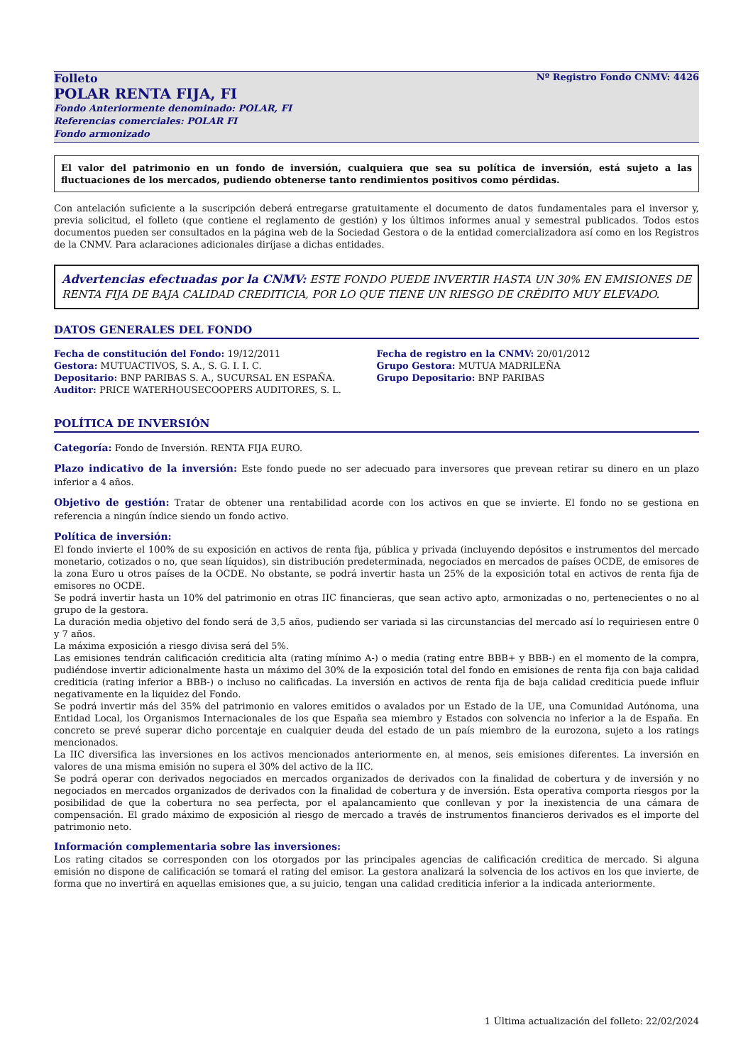Nº Registro Fondo CNMV: 4426
Folleto
POLAR RENTA FIJA, FI
Fondo Anteriormente denominado: POLAR, FI
Referencias comerciales: POLAR FI
Fondo armonizado
El valor del patrimonio en un fondo de inversión, cualquiera que sea su política de inversión, está sujeto a las fluctuaciones de los mercados, pudiendo obtenerse tanto rendimientos positivos como pérdidas.
Con antelación suficiente a la suscripción deberá entregarse gratuitamente el documento de datos fundamentales para el inversor y, previa solicitud, el folleto (que contiene el reglamento de gestión) y los últimos informes anual y semestral publicados. Todos estos documentos pueden ser consultados en la página web de la Sociedad Gestora o de la entidad comercializadora así como en los Registros de la CNMV. Para aclaraciones adicionales diríjase a dichas entidades.
Advertencias efectuadas por la CNMV: ESTE FONDO PUEDE INVERTIR HASTA UN 30% EN EMISIONES DE RENTA FIJA DE BAJA CALIDAD CREDITICIA, POR LO QUE TIENE UN RIESGO DE CRÉDITO MUY ELEVADO.
DATOS GENERALES DEL FONDO
Fecha de constitución del Fondo: 19/12/2011
Gestora: MUTUACTIVOS, S. A., S. G. I. I. C.
Depositario: BNP PARIBAS S. A., SUCURSAL EN ESPAÑA.
Auditor: PRICE WATERHOUSECOOPERS AUDITORES, S. L.
Fecha de registro en la CNMV: 20/01/2012
Grupo Gestora: MUTUA MADRILEÑA
Grupo Depositario: BNP PARIBAS
POLÍTICA DE INVERSIÓN
Categoría: Fondo de Inversión. RENTA FIJA EURO.
Plazo indicativo de la inversión: Este fondo puede no ser adecuado para inversores que prevean retirar su dinero en un plazo inferior a 4 años.
Objetivo de gestión: Tratar de obtener una rentabilidad acorde con los activos en que se invierte. El fondo no se gestiona en referencia a ningún índice siendo un fondo activo.
Política de inversión:
El fondo invierte el 100% de su exposición en activos de renta fija, pública y privada (incluyendo depósitos e instrumentos del mercado monetario, cotizados o no, que sean líquidos), sin distribución predeterminada, negociados en mercados de países OCDE, de emisores de la zona Euro u otros países de la OCDE. No obstante, se podrá invertir hasta un 25% de la exposición total en activos de renta fija de emisores no OCDE.
Se podrá invertir hasta un 10% del patrimonio en otras IIC financieras, que sean activo apto, armonizadas o no, pertenecientes o no al grupo de la gestora.
La duración media objetivo del fondo será de 3,5 años, pudiendo ser variada si las circunstancias del mercado así lo requiriesen entre 0 y 7 años.
La máxima exposición a riesgo divisa será del 5%.
Las emisiones tendrán calificación crediticia alta (rating mínimo A-) o media (rating entre BBB+ y BBB-) en el momento de la compra, pudiéndose invertir adicionalmente hasta un máximo del 30% de la exposición total del fondo en emisiones de renta fija con baja calidad crediticia (rating inferior a BBB-) o incluso no calificadas. La inversión en activos de renta fija de baja calidad crediticia puede influir negativamente en la liquidez del Fondo.
Se podrá invertir más del 35% del patrimonio en valores emitidos o avalados por un Estado de la UE, una Comunidad Autónoma, una Entidad Local, los Organismos Internacionales de los que España sea miembro y Estados con solvencia no inferior a la de España. En concreto se prevé superar dicho porcentaje en cualquier deuda del estado de un país miembro de la eurozona, sujeto a los ratings mencionados.
La IIC diversifica las inversiones en los activos mencionados anteriormente en, al menos, seis emisiones diferentes. La inversión en valores de una misma emisión no supera el 30% del activo de la IIC.
Se podrá operar con derivados negociados en mercados organizados de derivados con la finalidad de cobertura y de inversión y no negociados en mercados organizados de derivados con la finalidad de cobertura y de inversión. Esta operativa comporta riesgos por la posibilidad de que la cobertura no sea perfecta, por el apalancamiento que conllevan y por la inexistencia de una cámara de compensación. El grado máximo de exposición al riesgo de mercado a través de instrumentos financieros derivados es el importe del patrimonio neto.
Información complementaria sobre las inversiones:
Los rating citados se corresponden con los otorgados por las principales agencias de calificación creditica de mercado. Si alguna emisión no dispone de calificación se tomará el rating del emisor. La gestora analizará la solvencia de los activos en los que invierte, de forma que no invertirá en aquellas emisiones que, a su juicio, tengan una calidad crediticia inferior a la indicada anteriormente.
1 Última actualización del folleto: 22/02/2024